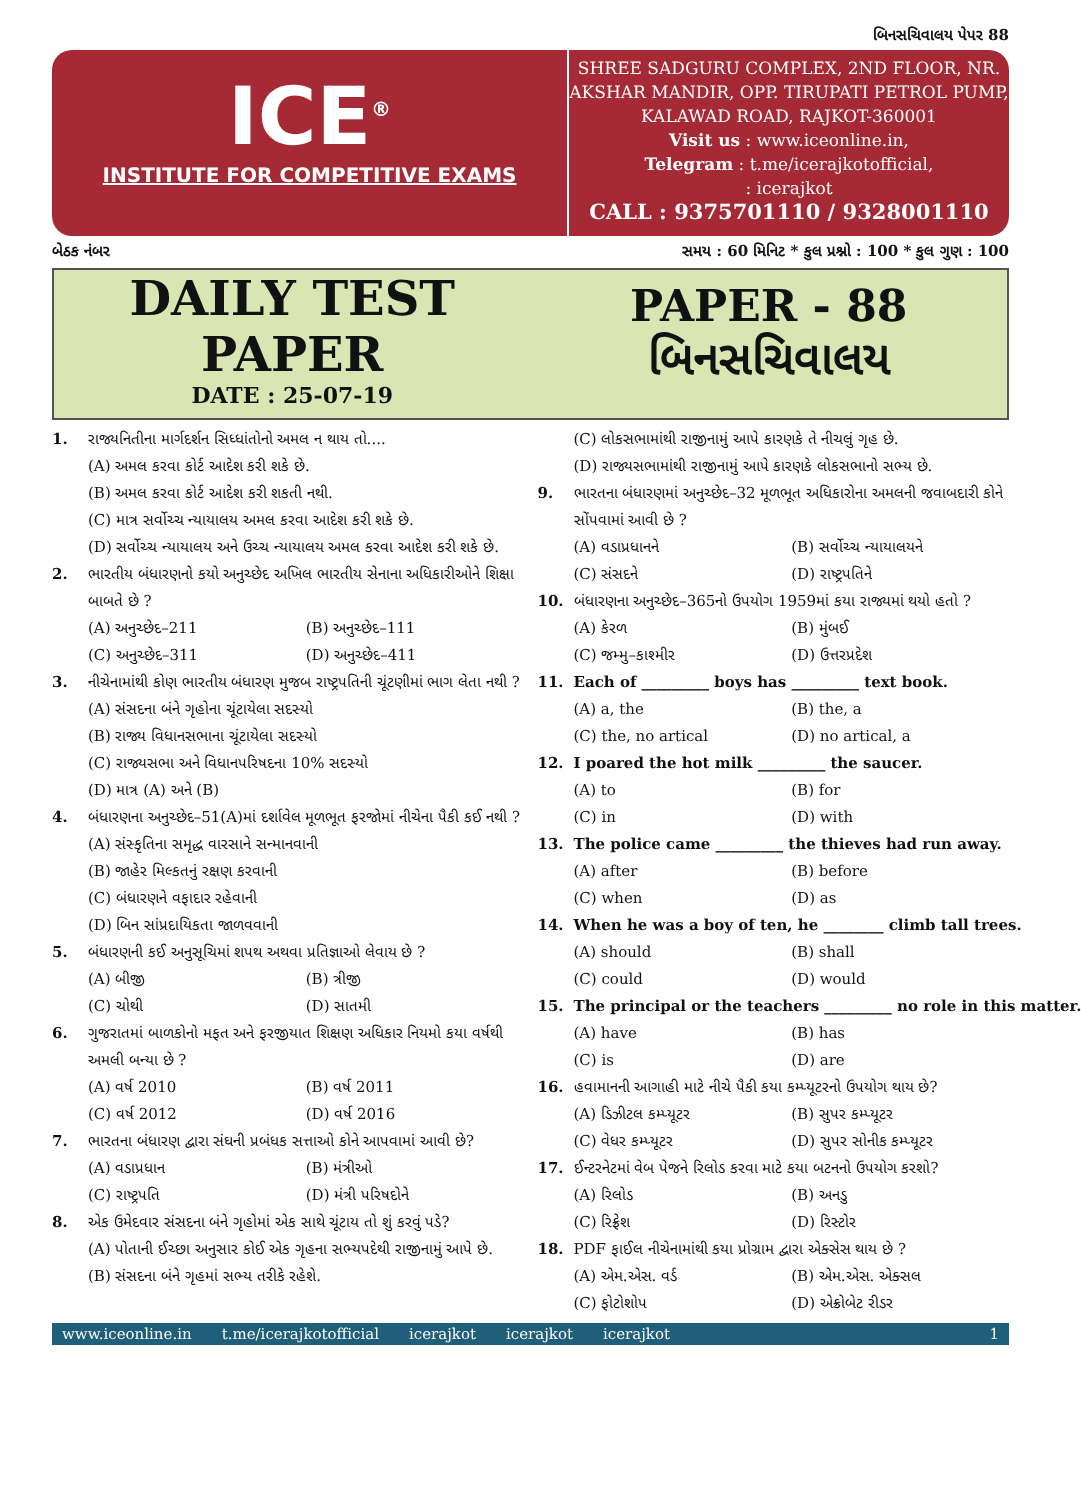બિનસચિવાલય પેપર 88
ICE<sup>®</sup>
INSTITUTE FOR COMPETITIVE EXAMS
SHREE SADGURU COMPLEX, 2ND FLOOR, NR. AKSHAR MANDIR, OPP. TIRUPATI PETROL PUMP, KALAWAD ROAD, RAJKOT-360001
Visit us : www.iceonline.in,
Telegram : t.me/icerajkotofficial,
: icerajkot
CALL : 9375701110 / 9328001110
બેઠક નંબર સમય : 60 મિનિટ * કુલ પ્રશ્નો : 100 * કુલ ગુણ : 100
DAILY TEST
PAPER
DATE : 25-07-19
PAPER - 88
બિનસચિવાલય
1. રાજ્યનિતીના માર્ગદર્શન સિધ્ધાંતોનો અમલ ન થાય તો....
(A) અમલ કરવા કોર્ટ આદેશ કરી શકે છે.
(B) અમલ કરવા કોર્ટ આદેશ કરી શકતી નથી.
(C) માત્ર સર્વોચ્ચ ન્યાયાલય અમલ કરવા આદેશ કરી શકે છે.
(D) સર્વોચ્ચ ન્યાયાલય અને ઉચ્ચ ન્યાયાલય અમલ કરવા આદેશ કરી શકે છે.
2. ભારતીય બંધારણનો કયો અનુચ્છેદ અખિલ ભારતીય સેનાના અધિકારીઓને શિક્ષા બાબતે છે ?
(A) અનુચ્છેદ–211 (B) અનુચ્છેદ–111 (C) અનુચ્છેદ–311 (D) અનુચ્છેદ–411
3. નીચેનામાંથી કોણ ભારતીય બંધારણ મુજબ રાષ્ટ્રપતિની ચૂંટણીમાં ભાગ લેતા નથી ?
(A) સંસદના બંને ગૃહોના ચૂંટાયેલા સદસ્યો
(B) રાજ્ય વિધાનસભાના ચૂંટાયેલા સદસ્યો
(C) રાજ્યસભા અને વિધાનપરિષદના 10% સદસ્યો
(D) માત્ર (A) અને (B)
4. બંધારણના અનુચ્છેદ–51(A)માં દર્શાવેલ મૂળભૂત ફરજોમાં નીચેના પૈકી કઈ નથી ?
(A) સંસ્કૃતિના સમૃદ્ધ વારસાને સન્માનવાની
(B) જાહેર મિલ્કતનું રક્ષણ કરવાની
(C) બંધારણને વફાદાર રહેવાની
(D) બિન સાંપ્રદાયિકતા જાળવવાની
5. બંધારણની કઈ અનુસૂચિમાં શપથ અથવા પ્રતિજ્ઞાઓ લેવાય છે ?
(A) બીજી (B) ત્રીજી (C) ચોથી (D) સાતમી
6. ગુજરાતમાં બાળકોનો મફત અને ફરજીયાત શિક્ષણ અધિકાર નિયમો કયા વર્ષથી અમલી બન્યા છે ?
(A) વર્ષ 2010 (B) વર્ષ 2011 (C) વર્ષ 2012 (D) વર્ષ 2016
7. ભારતના બંધારણ દ્વારા સંઘની પ્રબંધક સત્તાઓ કોને આપવામાં આવી છે?
(A) વડાપ્રધાન (B) મંત્રીઓ (C) રાષ્ટ્રપતિ (D) મંત્રી પરિષદોને
8. એક ઉમેદવાર સંસદના બંને ગૃહોમાં એક સાથે ચૂંટાય તો શું કરવું પડે?
(A) પોતાની ઈચ્છા અનુસાર કોઈ એક ગૃહના સભ્યપદેથી રાજીનામું આપે છે.
(B) સંસદના બંને ગૃહમાં સભ્ય તરીકે રહેશે.
(C) લોકસભામાંથી રાજીનામું આપે કારણકે તે નીચલું ગૃહ છે.
(D) રાજ્યસભામાંથી રાજીનામું આપે કારણકે લોકસભાનો સભ્ય છે.
9. ભારતના બંધારણમાં અનુચ્છેદ–32 મૂળભૂત અધિકારોના અમલની જવાબદારી કોને સોંપવામાં આવી છે ?
(A) વડાપ્રધાનને (B) સર્વોચ્ચ ન્યાયાલયને (C) સંસદને (D) રાષ્ટ્રપતિને
10. બંધારણના અનુચ્છેદ–365નો ઉપયોગ 1959માં કયા રાજ્યમાં થયો હતો ?
(A) કેરળ (B) મુંબઈ (C) જમ્મુ–કાશ્મીર (D) ઉત્તરપ્રદેશ
11. Each of _________ boys has _________ text book.
(A) a, the (B) the, a (C) the, no artical (D) no artical, a
12. I poared the hot milk _________ the saucer.
(A) to (B) for (C) in (D) with
13. The police came _________ the thieves had run away.
(A) after (B) before (C) when (D) as
14. When he was a boy of ten, he ________ climb tall trees.
(A) should (B) shall (C) could (D) would
15. The principal or the teachers _________ no role in this matter.
(A) have (B) has (C) is (D) are
16. હવામાનની આગાહી માટે નીચે પૈકી કયા કમ્પ્યૂટરનો ઉપયોગ થાય છે?
(A) ડિઝીટલ કમ્પ્યૂટર (B) સુપર કમ્પ્યૂટર (C) વેધર કમ્પ્યૂટર (D) સુપર સોનીક કમ્પ્યૂટર
17. ઈન્ટરનેટમાં વેબ પેજને રિલોડ કરવા માટે કયા બટનનો ઉપયોગ કરશો?
(A) રિલોડ (B) અનડુ (C) રિફ્રેશ (D) રિસ્ટોર
18. PDF ફાઈલ નીચેનામાંથી કયા પ્રોગ્રામ દ્વારા એક્સેસ થાય છે ?
(A) એમ.એસ. વર્ડ (B) એમ.એસ. એક્સલ (C) ફોટોશોપ (D) એક્રોબેટ રીડર
www.iceonline.in t.me/icerajkotofficial icerajkot icerajkot icerajkot 1